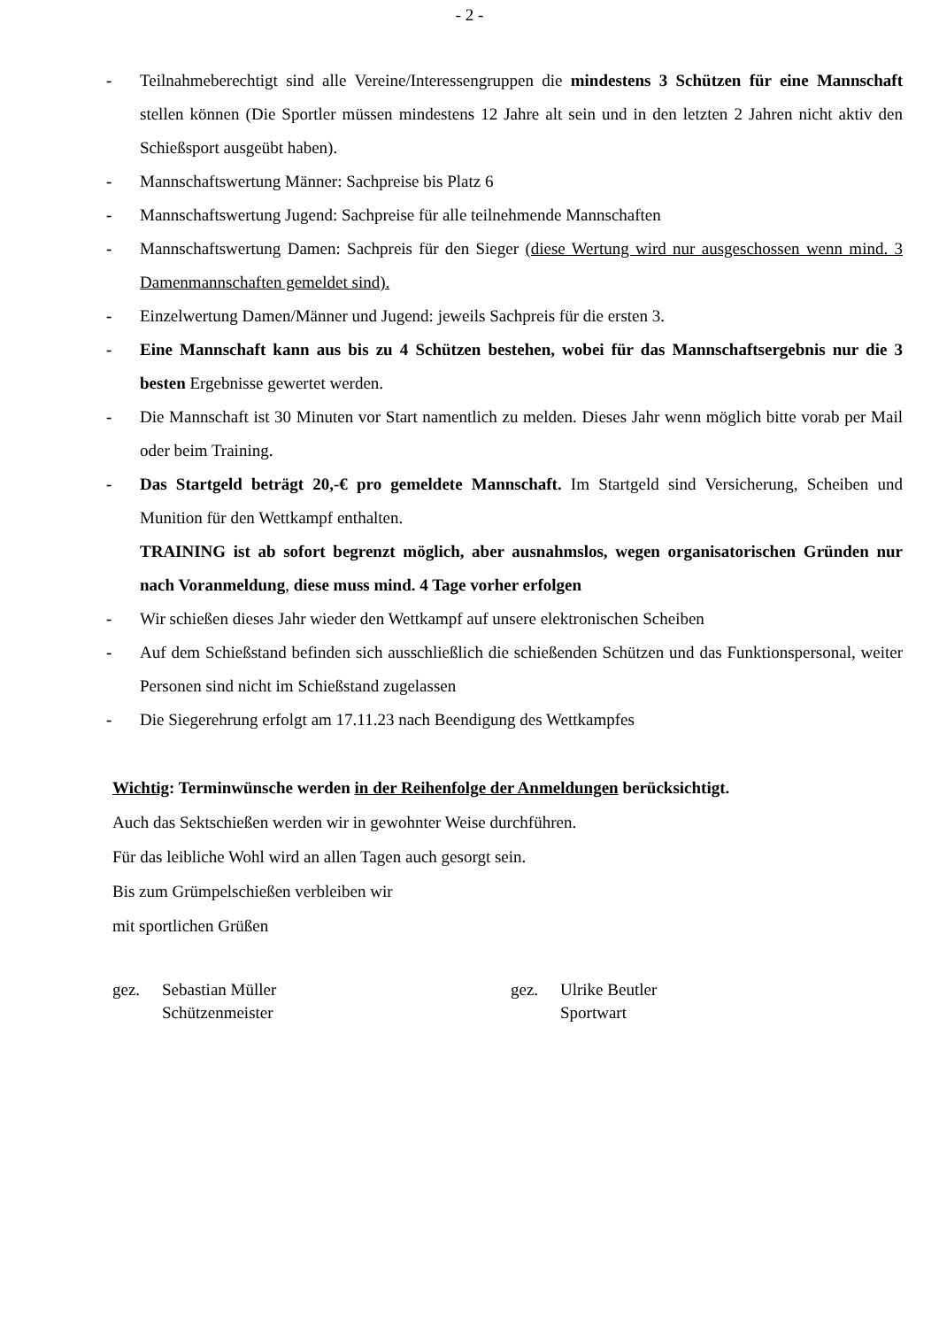- 2 -
- Teilnahmeberechtigt sind alle Vereine/Interessengruppen die mindestens 3 Schützen für eine Mannschaft stellen können (Die Sportler müssen mindestens 12 Jahre alt sein und in den letzten 2 Jahren nicht aktiv den Schießsport ausgeübt haben).
- Mannschaftswertung Männer: Sachpreise bis Platz 6
- Mannschaftswertung Jugend: Sachpreise für alle teilnehmende Mannschaften
- Mannschaftswertung Damen: Sachpreis für den Sieger (diese Wertung wird nur ausgeschossen wenn mind. 3 Damenmannschaften gemeldet sind).
- Einzelwertung Damen/Männer und Jugend: jeweils Sachpreis für die ersten 3.
- Eine Mannschaft kann aus bis zu 4 Schützen bestehen, wobei für das Mannschaftsergebnis nur die 3 besten Ergebnisse gewertet werden.
- Die Mannschaft ist 30 Minuten vor Start namentlich zu melden. Dieses Jahr wenn möglich bitte vorab per Mail oder beim Training.
- Das Startgeld beträgt 20,-€ pro gemeldete Mannschaft. Im Startgeld sind Versicherung, Scheiben und Munition für den Wettkampf enthalten.
TRAINING ist ab sofort begrenzt möglich, aber ausnahmslos, wegen organisatorischen Gründen nur nach Voranmeldung, diese muss mind. 4 Tage vorher erfolgen
- Wir schießen dieses Jahr wieder den Wettkampf auf unsere elektronischen Scheiben
- Auf dem Schießstand befinden sich ausschließlich die schießenden Schützen und das Funktionspersonal, weiter Personen sind nicht im Schießstand zugelassen
- Die Siegerehrung erfolgt am 17.11.23 nach Beendigung des Wettkampfes
Wichtig: Terminwünsche werden in der Reihenfolge der Anmeldungen berücksichtigt.
Auch das Sektschießen werden wir in gewohnter Weise durchführen.
Für das leibliche Wohl wird an allen Tagen auch gesorgt sein.
Bis zum Grümpelschießen verbleiben wir
mit sportlichen Grüßen
gez. Sebastian Müller
Schützenmeister
gez. Ulrike Beutler
Sportwart